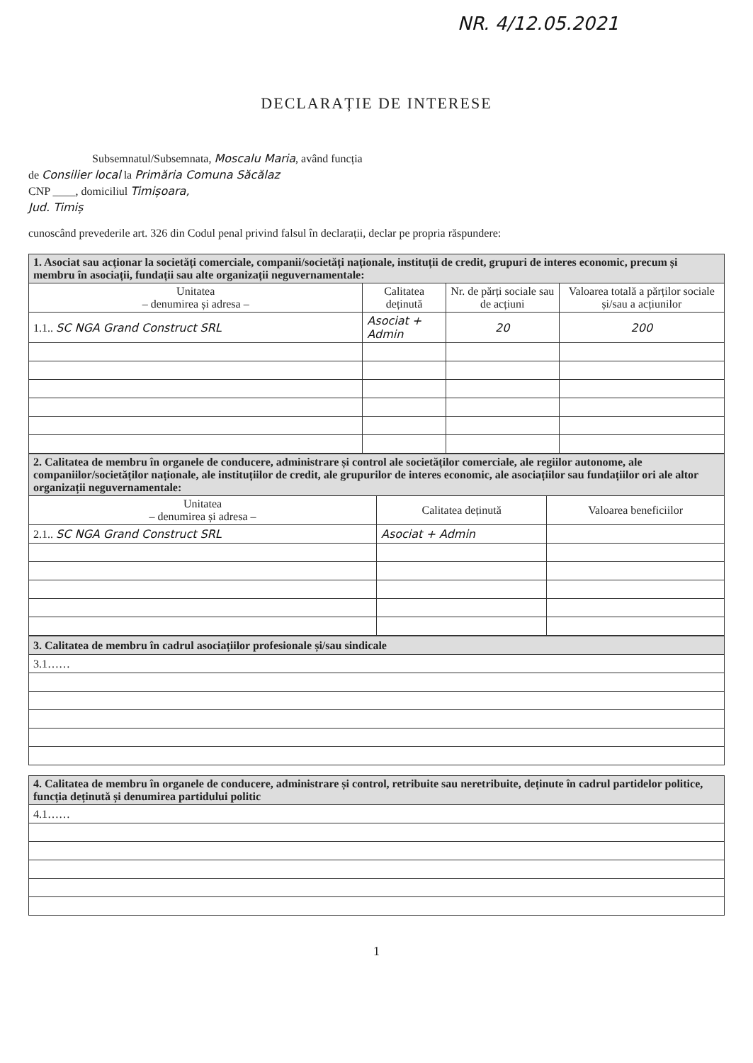NR. 4/12.05.2021
DECLARAȚIE DE INTERESE
Subsemnatul/Subsemnata, Moscalu Maria, având funcția
de Consilier local la Primăria Comuna Săcălaz
CNP ____, domiciliul Timișoara,
Jud. Timiș
cunoscând prevederile art. 326 din Codul penal privind falsul în declarații, declar pe propria răspundere:
| 1. Asociat sau acționar la societăți comerciale, companii/societăți naționale, instituții de credit, grupuri de interes economic, precum și membru în asociații, fundații sau alte organizații neguvernamentale: | | | |
| --- | --- | --- | --- |
| Unitatea – denumirea și adresa – | Calitatea deținută | Nr. de părți sociale sau de acțiuni | Valoarea totală a părților sociale și/sau a acțiunilor |
| 1.1.. SC NGA Grand Construct SRL | Asociat + Admin | 20 | 200 |
| 2. Calitatea de membru în organele de conducere, administrare și control ale societăților comerciale, ale regiilor autonome, ale companiilor/societăților naționale, ale instituțiilor de credit, ale grupurilor de interes economic, ale asociațiilor sau fundațiilor ori ale altor organizații neguvernamentale: | | |
| --- | --- | --- |
| Unitatea – denumirea și adresa – | Calitatea deținută | Valoarea beneficiilor |
| 2.1.. SC NGA Grand Construct SRL | Asociat + Admin | |
| 3. Calitatea de membru în cadrul asociațiilor profesionale și/sau sindicale |
| --- |
| 3.1…… |
| 4. Calitatea de membru în organele de conducere, administrare și control, retribuite sau neretribuite, deținute în cadrul partidelor politice, funcția deținută și denumirea partidului politic |
| --- |
| 4.1…… |
1